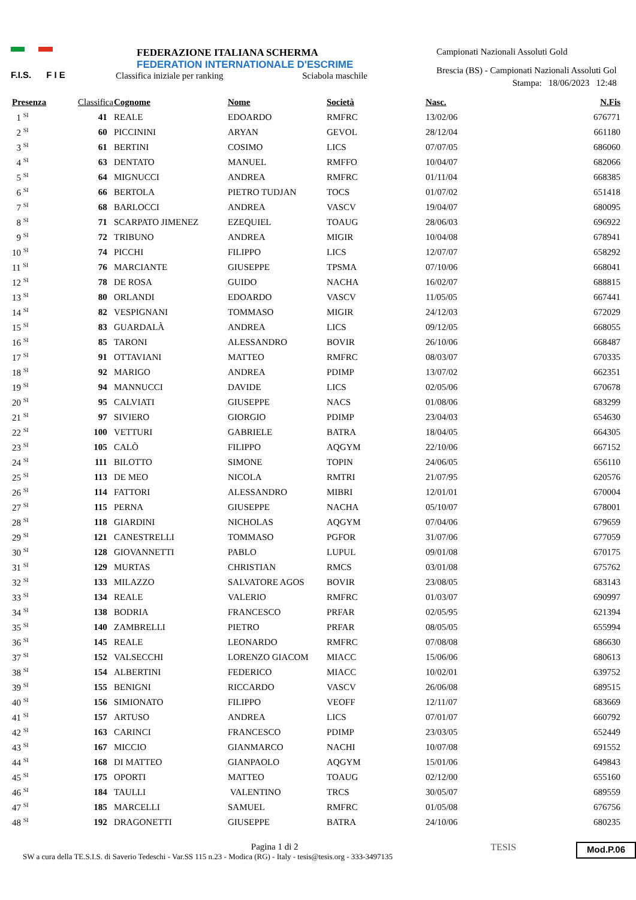F.I.S. F I E
FEDERAZIONE ITALIANA SCHERMA
FEDERATION INTERNATIONALE D'ESCRIME
Classifica iniziale per ranking Sciabola maschile
Campionati Nazionali Assoluti Gold
Brescia (BS) - Campionati Nazionali Assoluti Gol
Stampa: 18/06/2023 12:48
| Presenza | Classifica | Cognome | Nome | Società | Nasc. | N.Fis |
| --- | --- | --- | --- | --- | --- | --- |
| 1 <sup>SI</sup> | 41 | REALE | EDOARDO | RMFRC | 13/02/06 | 676771 |
| 2 <sup>SI</sup> | 60 | PICCININI | ARYAN | GEVOL | 28/12/04 | 661180 |
| 3 <sup>SI</sup> | 61 | BERTINI | COSIMO | LICS | 07/07/05 | 686060 |
| 4 <sup>SI</sup> | 63 | DENTATO | MANUEL | RMFFO | 10/04/07 | 682066 |
| 5 <sup>SI</sup> | 64 | MIGNUCCI | ANDREA | RMFRC | 01/11/04 | 668385 |
| 6 <sup>SI</sup> | 66 | BERTOLA | PIETRO TUDJAN | TOCS | 01/07/02 | 651418 |
| 7 <sup>SI</sup> | 68 | BARLOCCI | ANDREA | VASCV | 19/04/07 | 680095 |
| 8 <sup>SI</sup> | 71 | SCARPATO JIMENEZ | EZEQUIEL | TOAUG | 28/06/03 | 696922 |
| 9 <sup>SI</sup> | 72 | TRIBUNO | ANDREA | MIGIR | 10/04/08 | 678941 |
| 10 <sup>SI</sup> | 74 | PICCHI | FILIPPO | LICS | 12/07/07 | 658292 |
| 11 <sup>SI</sup> | 76 | MARCIANTE | GIUSEPPE | TPSMA | 07/10/06 | 668041 |
| 12 <sup>SI</sup> | 78 | DE ROSA | GUIDO | NACHA | 16/02/07 | 688815 |
| 13 <sup>SI</sup> | 80 | ORLANDI | EDOARDO | VASCV | 11/05/05 | 667441 |
| 14 <sup>SI</sup> | 82 | VESPIGNANI | TOMMASO | MIGIR | 24/12/03 | 672029 |
| 15 <sup>SI</sup> | 83 | GUARDALÀ | ANDREA | LICS | 09/12/05 | 668055 |
| 16 <sup>SI</sup> | 85 | TARONI | ALESSANDRO | BOVIR | 26/10/06 | 668487 |
| 17 <sup>SI</sup> | 91 | OTTAVIANI | MATTEO | RMFRC | 08/03/07 | 670335 |
| 18 <sup>SI</sup> | 92 | MARIGO | ANDREA | PDIMP | 13/07/02 | 662351 |
| 19 <sup>SI</sup> | 94 | MANNUCCI | DAVIDE | LICS | 02/05/06 | 670678 |
| 20 <sup>SI</sup> | 95 | CALVIATI | GIUSEPPE | NACS | 01/08/06 | 683299 |
| 21 <sup>SI</sup> | 97 | SIVIERO | GIORGIO | PDIMP | 23/04/03 | 654630 |
| 22 <sup>SI</sup> | 100 | VETTURI | GABRIELE | BATRA | 18/04/05 | 664305 |
| 23 <sup>SI</sup> | 105 | CALÒ | FILIPPO | AQGYM | 22/10/06 | 667152 |
| 24 <sup>SI</sup> | 111 | BILOTTO | SIMONE | TOPIN | 24/06/05 | 656110 |
| 25 <sup>SI</sup> | 113 | DE MEO | NICOLA | RMTRI | 21/07/95 | 620576 |
| 26 <sup>SI</sup> | 114 | FATTORI | ALESSANDRO | MIBRI | 12/01/01 | 670004 |
| 27 <sup>SI</sup> | 115 | PERNA | GIUSEPPE | NACHA | 05/10/07 | 678001 |
| 28 <sup>SI</sup> | 118 | GIARDINI | NICHOLAS | AQGYM | 07/04/06 | 679659 |
| 29 <sup>SI</sup> | 121 | CANESTRELLI | TOMMASO | PGFOR | 31/07/06 | 677059 |
| 30 <sup>SI</sup> | 128 | GIOVANNETTI | PABLO | LUPUL | 09/01/08 | 670175 |
| 31 <sup>SI</sup> | 129 | MURTAS | CHRISTIAN | RMCS | 03/01/08 | 675762 |
| 32 <sup>SI</sup> | 133 | MILAZZO | SALVATORE AGOS | BOVIR | 23/08/05 | 683143 |
| 33 <sup>SI</sup> | 134 | REALE | VALERIO | RMFRC | 01/03/07 | 690997 |
| 34 <sup>SI</sup> | 138 | BODRIA | FRANCESCO | PRFAR | 02/05/95 | 621394 |
| 35 <sup>SI</sup> | 140 | ZAMBRELLI | PIETRO | PRFAR | 08/05/05 | 655994 |
| 36 <sup>SI</sup> | 145 | REALE | LEONARDO | RMFRC | 07/08/08 | 686630 |
| 37 <sup>SI</sup> | 152 | VALSECCHI | LORENZO GIACOM | MIACC | 15/06/06 | 680613 |
| 38 <sup>SI</sup> | 154 | ALBERTINI | FEDERICO | MIACC | 10/02/01 | 639752 |
| 39 <sup>SI</sup> | 155 | BENIGNI | RICCARDO | VASCV | 26/06/08 | 689515 |
| 40 <sup>SI</sup> | 156 | SIMIONATO | FILIPPO | VEOFF | 12/11/07 | 683669 |
| 41 <sup>SI</sup> | 157 | ARTUSO | ANDREA | LICS | 07/01/07 | 660792 |
| 42 <sup>SI</sup> | 163 | CARINCI | FRANCESCO | PDIMP | 23/03/05 | 652449 |
| 43 <sup>SI</sup> | 167 | MICCIO | GIANMARCO | NACHI | 10/07/08 | 691552 |
| 44 <sup>SI</sup> | 168 | DI MATTEO | GIANPAOLO | AQGYM | 15/01/06 | 649843 |
| 45 <sup>SI</sup> | 175 | OPORTI | MATTEO | TOAUG | 02/12/00 | 655160 |
| 46 <sup>SI</sup> | 184 | TAULLI | VALENTINO | TRCS | 30/05/07 | 689559 |
| 47 <sup>SI</sup> | 185 | MARCELLI | SAMUEL | RMFRC | 01/05/08 | 676756 |
| 48 <sup>SI</sup> | 192 | DRAGONETTI | GIUSEPPE | BATRA | 24/10/06 | 680235 |
Pagina 1 di 2
SW a cura della TE.S.I.S. di Saverio Tedeschi - Var.SS 115 n.23 - Modica (RG) - Italy - tesis@tesis.org - 333-3497135
TESIS
Mod.P.06